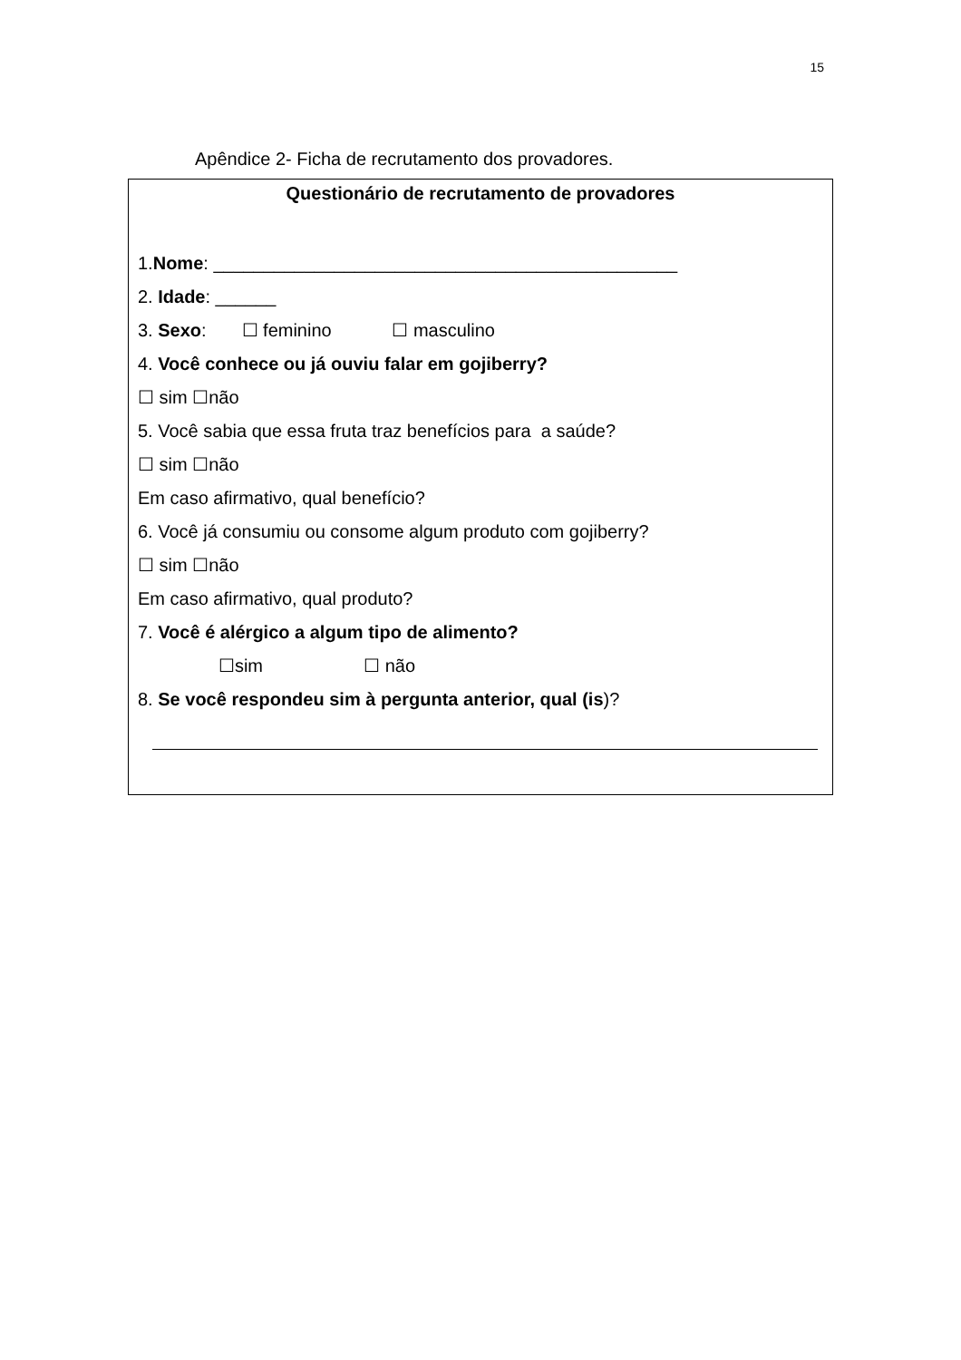15
Apêndice 2- Ficha de recrutamento dos provadores.
Questionário de recrutamento de provadores
1.Nome: ______________________________________________
2. Idade: ______
3. Sexo: ☐ feminino ☐ masculino
4. Você conhece ou já ouviu falar em gojiberry?
☐ sim ☐não
5. Você sabia que essa fruta traz benefícios para a saúde?
☐ sim ☐não
Em caso afirmativo, qual benefício?
6. Você já consumiu ou consome algum produto com gojiberry?
☐ sim ☐não
Em caso afirmativo, qual produto?
7. Você é alérgico a algum tipo de alimento?
☐sim ☐ não
8. Se você respondeu sim à pergunta anterior, qual (is)?